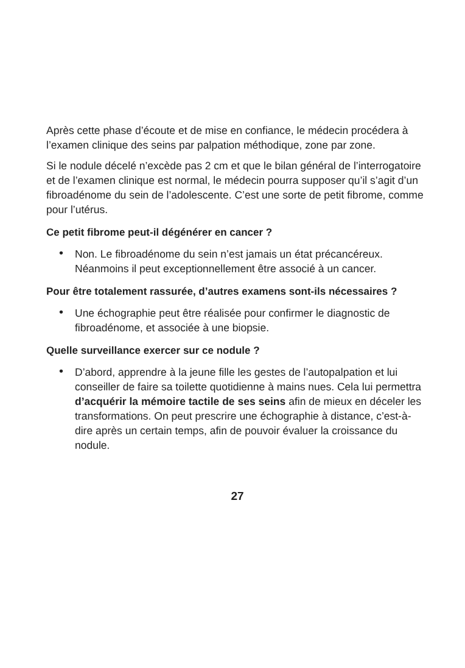Après cette phase d’écoute et de mise en confiance, le médecin procédera à l’examen clinique des seins par palpation méthodique, zone par zone.
Si le nodule décelé n’excède pas 2 cm et que le bilan général de l’interrogatoire et de l’examen clinique est normal, le médecin pourra supposer qu’il s’agit d’un fibroadénome du sein de l’adolescente. C’est une sorte de petit fibrome, comme pour l’utérus.
Ce petit fibrome peut-il dégénérer en cancer ?
• Non. Le fibroadénome du sein n’est jamais un état précancéreux. Néanmoins il peut exceptionnellement être associé à un cancer.
Pour être totalement rassurée, d’autres examens sont-ils nécessaires ?
• Une échographie peut être réalisée pour confirmer le diagnostic de fibroadénome, et associée à une biopsie.
Quelle surveillance exercer sur ce nodule ?
• D’abord, apprendre à la jeune fille les gestes de l’autopalpation et lui conseiller de faire sa toilette quotidienne à mains nues. Cela lui permettra d’acquérir la mémoire tactile de ses seins afin de mieux en déceler les transformations. On peut prescrire une échographie à distance, c’est-à-dire après un certain temps, afin de pouvoir évaluer la croissance du nodule.
27